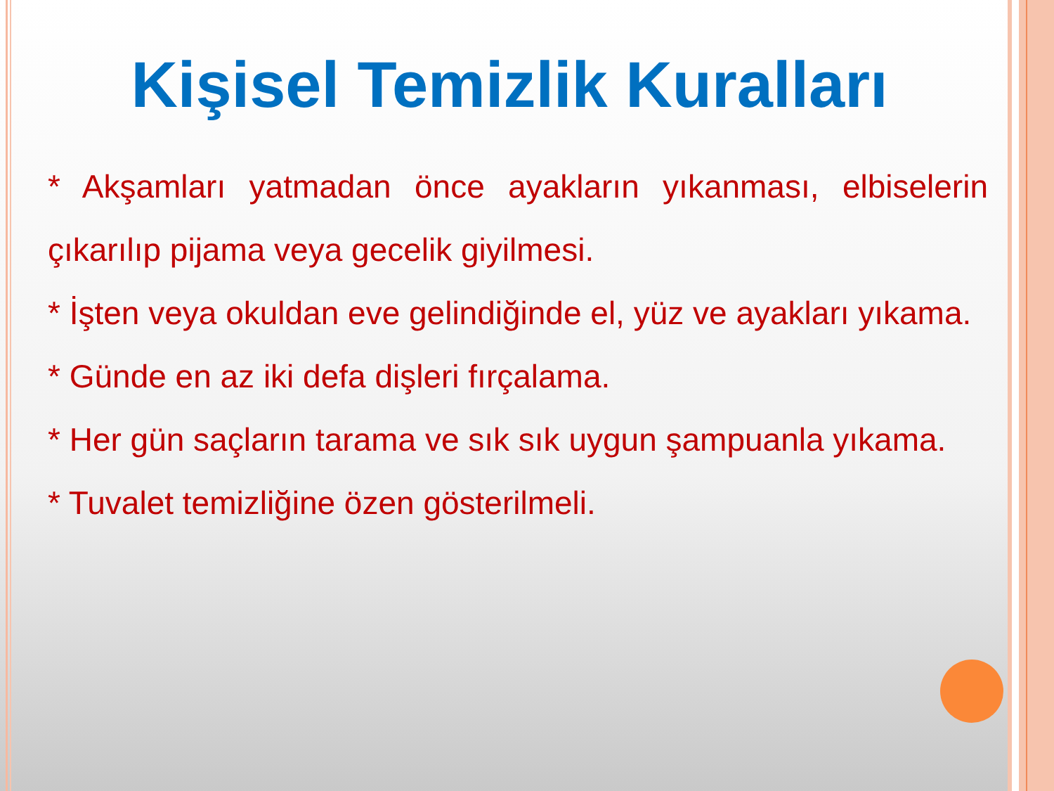Kişisel Temizlik Kuralları
* Akşamları yatmadan önce ayakların yıkanması, elbiselerin çıkarılıp pijama veya gecelik giyilmesi.
* İşten veya okuldan eve gelindiğinde el, yüz ve ayakları yıkama.
* Günde en az iki defa dişleri fırçalama.
* Her gün saçların tarama ve sık sık uygun şampuanla yıkama.
* Tuvalet temizliğine özen gösterilmeli.